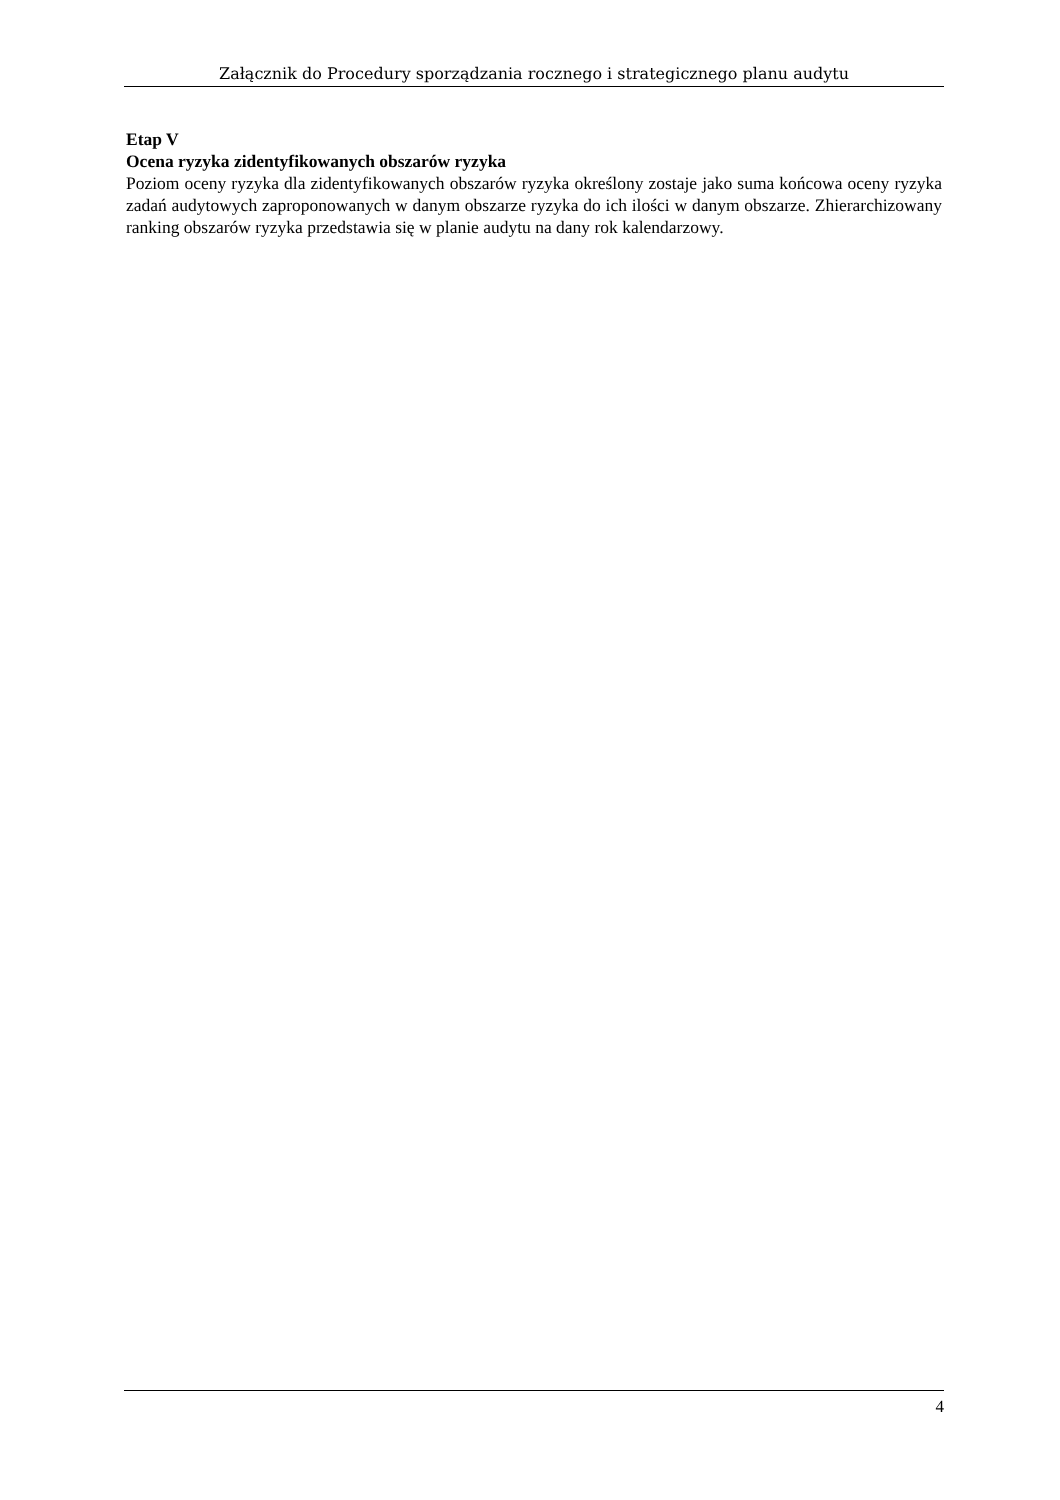Załącznik do Procedury sporządzania rocznego i strategicznego planu audytu
Etap V
Ocena ryzyka zidentyfikowanych obszarów ryzyka
Poziom oceny ryzyka dla zidentyfikowanych obszarów ryzyka określony zostaje jako suma końcowa oceny ryzyka zadań audytowych zaproponowanych w danym obszarze ryzyka do ich ilości w danym obszarze. Zhierarchizowany ranking obszarów ryzyka przedstawia się w planie audytu na dany rok kalendarzowy.
4